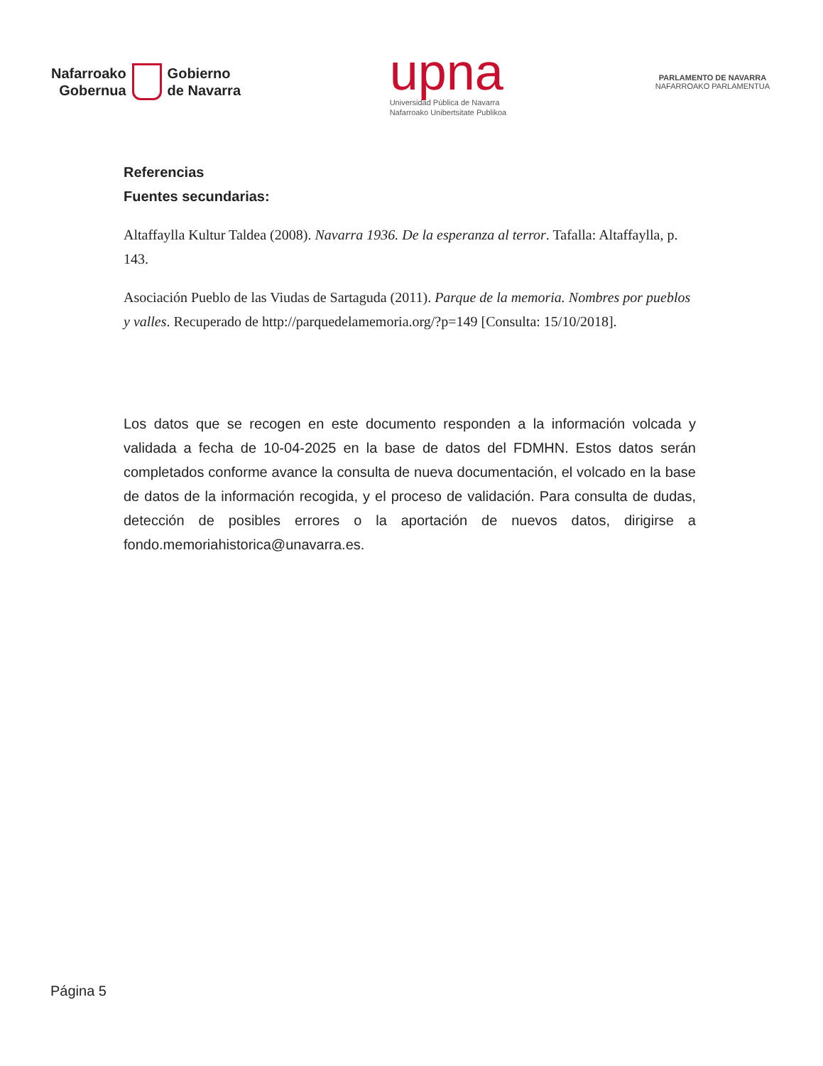Nafarroako
Gobernua
Gobierno
de Navarra
upna
Universidad Pública de Navarra
Nafarroako Unibertsitate Publikoa
PARLAMENTO DE NAVARRA
NAFARROAKO PARLAMENTUA
Referencias
Fuentes secundarias:
Altaffaylla Kultur Taldea (2008). Navarra 1936. De la esperanza al terror. Tafalla: Altaffaylla, p. 143.
Asociación Pueblo de las Viudas de Sartaguda (2011). Parque de la memoria. Nombres por pueblos y valles. Recuperado de http://parquedelamemoria.org/?p=149 [Consulta: 15/10/2018].
Los datos que se recogen en este documento responden a la información volcada y validada a fecha de 10-04-2025 en la base de datos del FDMHN. Estos datos serán completados conforme avance la consulta de nueva documentación, el volcado en la base de datos de la información recogida, y el proceso de validación. Para consulta de dudas, detección de posibles errores o la aportación de nuevos datos, dirigirse a fondo.memoriahistorica@unavarra.es.
Página 5